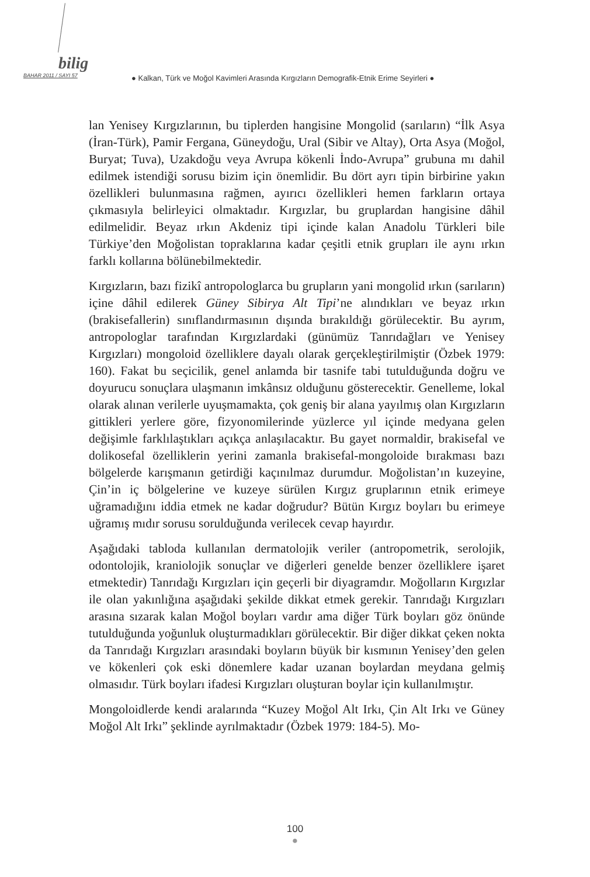bilig
BAHAR 2011 / SAYI 57
● Kalkan, Türk ve Moğol Kavimleri Arasında Kırgızların Demografik-Etnik Erime Seyirleri ●
lan Yenisey Kırgızlarının, bu tiplerden hangisine Mongolid (sarıların) “İlk Asya (İran-Türk), Pamir Fergana, Güneydoğu, Ural (Sibir ve Altay), Orta Asya (Moğol, Buryat; Tuva), Uzakdoğu veya Avrupa kökenli İndo-Avrupa” grubuna mı dahil edilmek istendiği sorusu bizim için önemlidir. Bu dört ayrı tipin birbirine yakın özellikleri bulunmasına rağmen, ayırıcı özellikleri hemen farkların ortaya çıkmasıyla belirleyici olmaktadır. Kırgızlar, bu gruplardan hangisine dâhil edilmelidir. Beyaz ırkın Akdeniz tipi içinde kalan Anadolu Türkleri bile Türkiye’den Moğolistan topraklarına kadar çeşitli etnik grupları ile aynı ırkın farklı kollarına bölünebilmektedir.
Kırgızların, bazı fizikî antropologlarca bu grupların yani mongolid ırkın (sarıların) içine dâhil edilerek Güney Sibirya Alt Tipi’ne alındıkları ve beyaz ırkın (brakisefallerin) sınıflandırmasının dışında bırakıldığı görülecektir. Bu ayrım, antropologlar tarafından Kırgızlardaki (günümüz Tanrıdağları ve Yenisey Kırgızları) mongoloid özelliklere dayalı olarak gerçekleştirilmiştir (Özbek 1979: 160). Fakat bu seçicilik, genel anlamda bir tasnife tabi tutulduğunda doğru ve doyurucu sonuçlara ulaşmanın imkânsız olduğunu gösterecektir. Genelleme, lokal olarak alınan verilerle uyuşmamakta, çok geniş bir alana yayılmış olan Kırgızların gittikleri yerlere göre, fizyonomilerinde yüzlerce yıl içinde medyana gelen değişimle farklılaştıkları açıkça anlaşılacaktır. Bu gayet normaldir, brakisefal ve dolikosefal özelliklerin yerini zamanla brakisefal-mongoloide bırakması bazı bölgelerde karışmanın getirdiği kaçınılmaz durumdur. Moğolistan’ın kuzeyine, Çin’in iç bölgelerine ve kuzeye sürülen Kırgız gruplarının etnik erimeye uğramadığını iddia etmek ne kadar doğrudur? Bütün Kırgız boyları bu erimeye uğramış mıdır sorusu sorulduğunda verilecek cevap hayırdır.
Aşağıdaki tabloda kullanılan dermatolojik veriler (antropometrik, serolojik, odontolojik, kraniolojik sonuçlar ve diğerleri genelde benzer özelliklere işaret etmektedir) Tanrıdağı Kırgızları için geçerli bir diyagramdır. Moğolların Kırgızlar ile olan yakınlığına aşağıdaki şekilde dikkat etmek gerekir. Tanrıdağı Kırgızları arasına sızarak kalan Moğol boyları vardır ama diğer Türk boyları göz önünde tutulduğunda yoğunluk oluşturmadıkları görülecektir. Bir diğer dikkat çeken nokta da Tanrıdağı Kırgızları arasındaki boyların büyük bir kısmının Yenisey’den gelen ve kökenleri çok eski dönemlere kadar uzanan boylardan meydana gelmiş olmasıdır. Türk boyları ifadesi Kırgızları oluşturan boylar için kullanılmıştır.
Mongoloidlerde kendi aralarında “Kuzey Moğol Alt Irkı, Çin Alt Irkı ve Güney Moğol Alt Irkı” şeklinde ayrılmaktadır (Özbek 1979: 184-5). Mo-
100
●